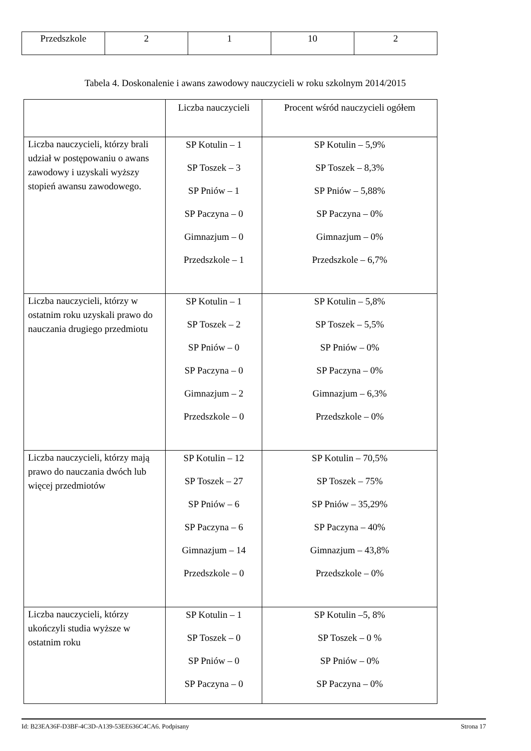| Przedszkole | 2 | 1 | 10 | 2 |
Tabela 4. Doskonalenie i awans zawodowy nauczycieli w roku szkolnym 2014/2015
| | Liczba nauczycieli | Procent wśród nauczycieli ogółem |
| --- | --- | --- |
| Liczba nauczycieli, którzy brali udział w postępowaniu o awans zawodowy i uzyskali wyższy stopień awansu zawodowego. | SP Kotulin – 1 SP Toszek – 3 SP Pniów – 1 SP Paczyna – 0 Gimnazjum – 0 Przedszkole – 1 | SP Kotulin – 5,9% SP Toszek – 8,3% SP Pniów – 5,88% SP Paczyna – 0% Gimnazjum – 0% Przedszkole – 6,7% |
| Liczba nauczycieli, którzy w ostatnim roku uzyskali prawo do nauczania drugiego przedmiotu | SP Kotulin – 1 SP Toszek – 2 SP Pniów – 0 SP Paczyna – 0 Gimnazjum – 2 Przedszkole – 0 | SP Kotulin – 5,8% SP Toszek – 5,5% SP Pniów – 0% SP Paczyna – 0% Gimnazjum – 6,3% Przedszkole – 0% |
| Liczba nauczycieli, którzy mają prawo do nauczania dwóch lub więcej przedmiotów | SP Kotulin – 12 SP Toszek – 27 SP Pniów – 6 SP Paczyna – 6 Gimnazjum – 14 Przedszkole – 0 | SP Kotulin – 70,5% SP Toszek – 75% SP Pniów – 35,29% SP Paczyna – 40% Gimnazjum – 43,8% Przedszkole – 0% |
| Liczba nauczycieli, którzy ukończyli studia wyższe w ostatnim roku | SP Kotulin – 1 SP Toszek – 0 SP Pniów – 0 SP Paczyna – 0 | SP Kotulin –5, 8% SP Toszek – 0 % SP Pniów – 0% SP Paczyna – 0% |
Id: B23EA36F-D3BF-4C3D-A139-53EE636C4CA6. Podpisany Strona 17